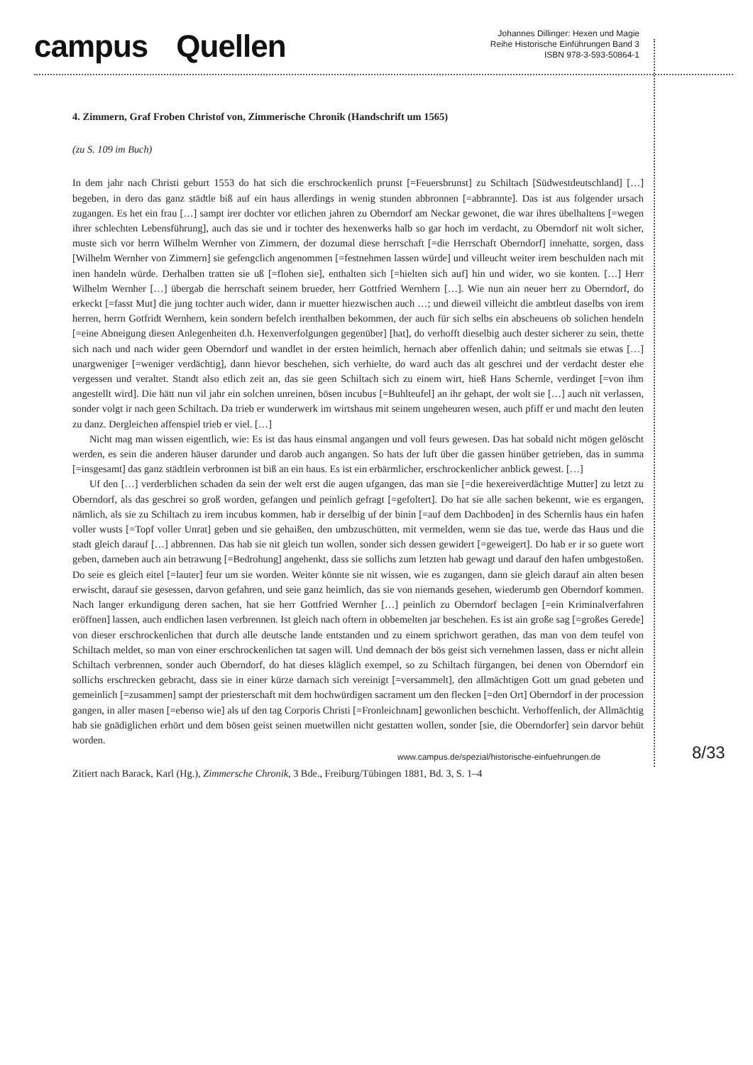campus Quellen
Johannes Dillinger: Hexen und Magie
Reihe Historische Einführungen Band 3
ISBN 978-3-593-50864-1
4. Zimmern, Graf Froben Christof von, Zimmerische Chronik (Handschrift um 1565)
(zu S. 109 im Buch)
In dem jahr nach Christi geburt 1553 do hat sich die erschrockenlich prunst [=Feuersbrunst] zu Schiltach [Südwestdeutschland] […] begeben, in dero das ganz städtle biß auf ein haus allerdings in wenig stunden abbronnen [=abbrannte]. Das ist aus folgender ursach zugangen. Es het ein frau […] sampt irer dochter vor etlichen jahren zu Oberndorf am Neckar gewonet, die war ihres übelhaltens [=wegen ihrer schlechten Lebensführung], auch das sie und ir tochter des hexenwerks halb so gar hoch im verdacht, zu Oberndorf nit wolt sicher, muste sich vor herrn Wilhelm Wernher von Zimmern, der dozumal diese herrschaft [=die Herrschaft Oberndorf] innehatte, sorgen, dass [Wilhelm Wernher von Zimmern] sie gefengclich angenommen [=festnehmen lassen würde] und villeucht weiter irem beschulden nach mit inen handeln würde. Derhalben tratten sie uß [=flohen sie], enthalten sich [=hielten sich auf] hin und wider, wo sie konten. […] Herr Wilhelm Wernher […] übergab die herrschaft seinem brueder, herr Gottfried Wernhern […]. Wie nun ain neuer herr zu Oberndorf, do erkeckt [=fasst Mut] die jung tochter auch wider, dann ir muetter hiezwischen auch …; und dieweil villeicht die ambtleut daselbs von irem herren, herrn Gotfridt Wernhern, kein sondern befelch irenthalben bekommen, der auch für sich selbs ein abscheuens ob solichen hendeln [=eine Abneigung diesen Anlegenheiten d.h. Hexenverfolgungen gegenüber] [hat], do verhofft dieselbig auch dester sicherer zu sein, thette sich nach und nach wider geen Oberndorf und wandlet in der ersten heimlich, hernach aber offenlich dahin; und seitmals sie etwas […] unargweniger [=weniger verdächtig], dann hievor beschehen, sich verhielte, do ward auch das alt geschrei und der verdacht dester ehe vergessen und veraltet. Standt also etlich zeit an, das sie geen Schiltach sich zu einem wirt, hieß Hans Schernle, verdinget [=von ihm angestellt wird]. Die hätt nun vil jahr ein solchen unreinen, bösen incubus [=Buhlteufel] an ihr gehapt, der wolt sie […] auch nit verlassen, sonder volgt ir nach geen Schiltach. Da trieb er wunderwerk im wirtshaus mit seinem ungeheuren wesen, auch pfiff er und macht den leuten zu danz. Dergleichen affenspiel trieb er viel. […]
Nicht mag man wissen eigentlich, wie: Es ist das haus einsmal angangen und voll feurs gewesen. Das hat sobald nicht mögen gelöscht werden, es sein die anderen häuser darunder und darob auch angangen. So hats der luft über die gassen hinüber getrieben, das in summa [=insgesamt] das ganz städtlein verbronnen ist biß an ein haus. Es ist ein erbärmlicher, erschrockenlicher anblick gewest. […]
Uf den […] verderblichen schaden da sein der welt erst die augen ufgangen, das man sie [=die hexereiverdächtige Mutter] zu letzt zu Oberndorf, als das geschrei so groß worden, gefangen und peinlich gefragt [=gefoltert]. Do hat sie alle sachen bekennt, wie es ergangen, nämlich, als sie zu Schiltach zu irem incubus kommen, hab ir derselbig uf der binin [=auf dem Dachboden] in des Schernlis haus ein hafen voller wusts [=Topf voller Unrat] geben und sie gehaißen, den umbzuschütten, mit vermelden, wenn sie das tue, werde das Haus und die stadt gleich darauf […] abbrennen. Das hab sie nit gleich tun wollen, sonder sich dessen gewidert [=geweigert]. Do hab er ir so guete wort geben, darneben auch ain betrawung [=Bedrohung] angehenkt, dass sie sollichs zum letzten hab gewagt und darauf den hafen umbgestoßen. Do seie es gleich eitel [=lauter] feur um sie worden. Weiter könnte sie nit wissen, wie es zugangen, dann sie gleich darauf ain alten besen erwischt, darauf sie gesessen, darvon gefahren, und seie ganz heimlich, das sie von niemands gesehen, wiederumb gen Oberndorf kommen. Nach langer erkundigung deren sachen, hat sie herr Gottfried Wernher […] peinlich zu Oberndorf beclagen [=ein Kriminalverfahren eröffnen] lassen, auch endlichen lasen verbrennen. Ist gleich nach oftern in obbemelten jar beschehen. Es ist ain große sag [=großes Gerede] von dieser erschrockenlichen that durch alle deutsche lande entstanden und zu einem sprichwort gerathen, das man von dem teufel von Schiltach meldet, so man von einer erschrockenlichen tat sagen will. Und demnach der bös geist sich vernehmen lassen, dass er nicht allein Schiltach verbrennen, sonder auch Oberndorf, do hat dieses kläglich exempel, so zu Schiltach fürgangen, bei denen von Oberndorf ein sollichs erschrecken gebracht, dass sie in einer kürze darnach sich vereinigt [=versammelt], den allmächtigen Gott um gnad gebeten und gemeinlich [=zusammen] sampt der priesterschaft mit dem hochwürdigen sacrament um den flecken [=den Ort] Oberndorf in der procession gangen, in aller masen [=ebenso wie] als uf den tag Corporis Christi [=Fronleichnam] gewonlichen beschicht. Verhoffenlich, der Allmächtig hab sie gnädiglichen erhört und dem bösen geist seinen muetwillen nicht gestatten wollen, sonder [sie, die Oberndorfer] sein darvor behüt worden.
Zitiert nach Barack, Karl (Hg.), Zimmersche Chronik, 3 Bde., Freiburg/Tübingen 1881, Bd. 3, S. 1–4
www.campus.de/spezial/historische-einfuehrungen.de
8/33